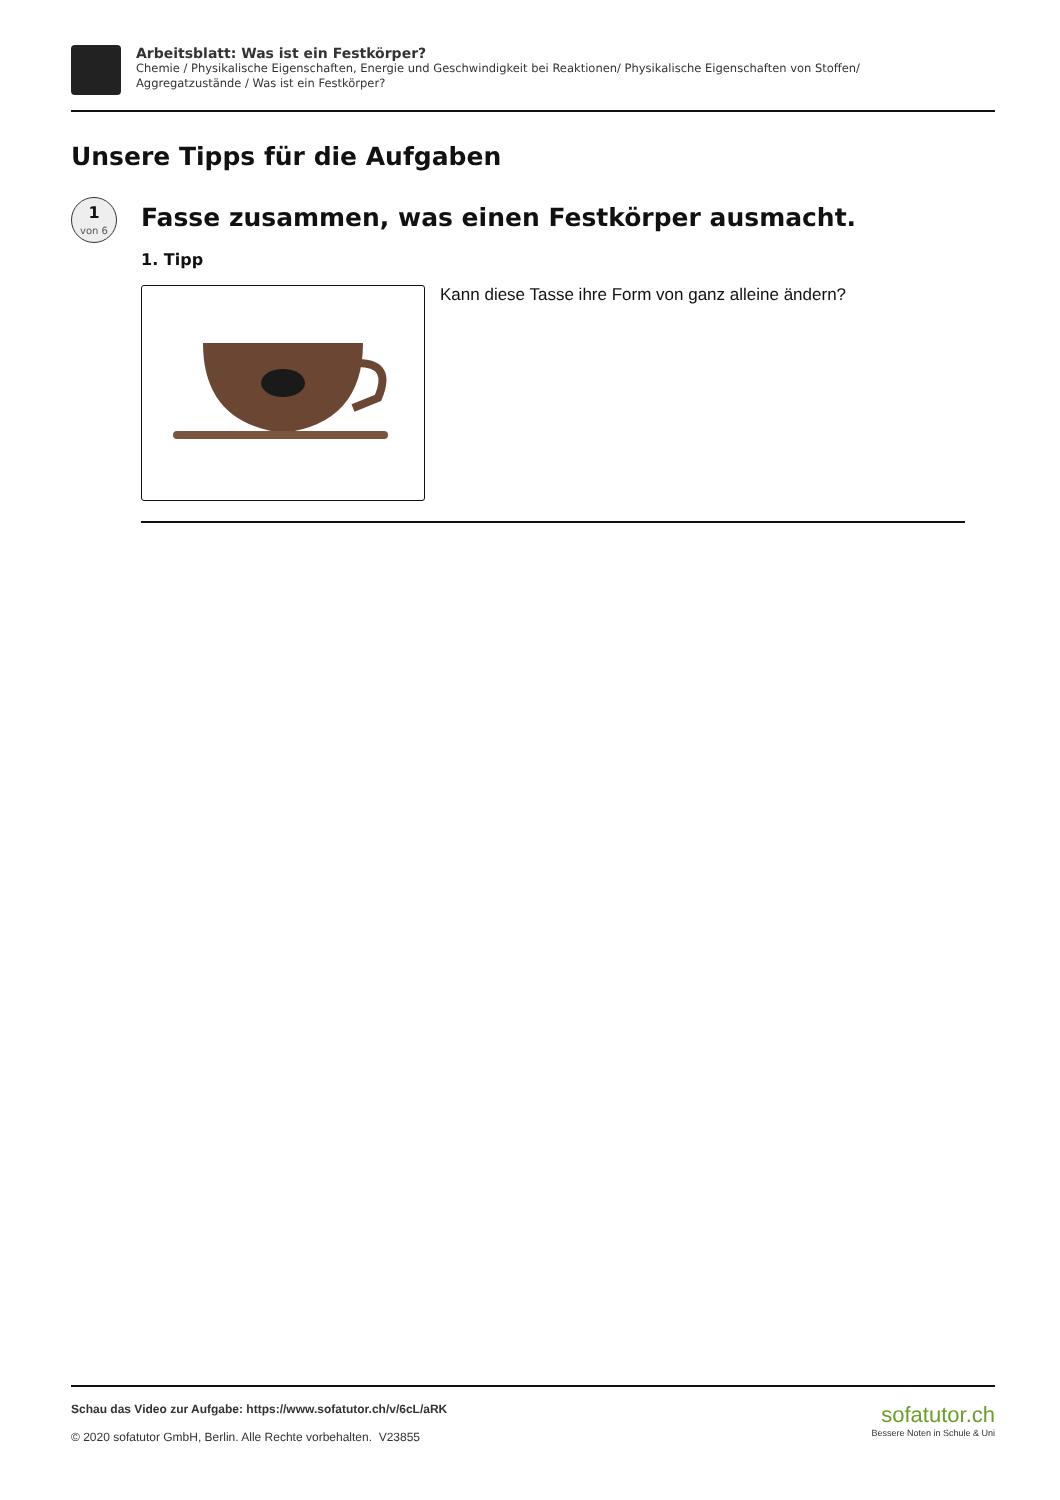Arbeitsblatt: Was ist ein Festkörper?
Chemie / Physikalische Eigenschaften, Energie und Geschwindigkeit bei Reaktionen/ Physikalische Eigenschaften von Stoffen/
Aggregatzustände / Was ist ein Festkörper?
Unsere Tipps für die Aufgaben
1
von 6
Fasse zusammen, was einen Festkörper ausmacht.
1. Tipp
Kann diese Tasse ihre Form von ganz alleine ändern?
Schau das Video zur Aufgabe: https://www.sofatutor.ch/v/6cL/aRK
© 2020 sofatutor GmbH, Berlin. Alle Rechte vorbehalten. V23855
sofatutor.ch
Bessere Noten in Schule & Uni